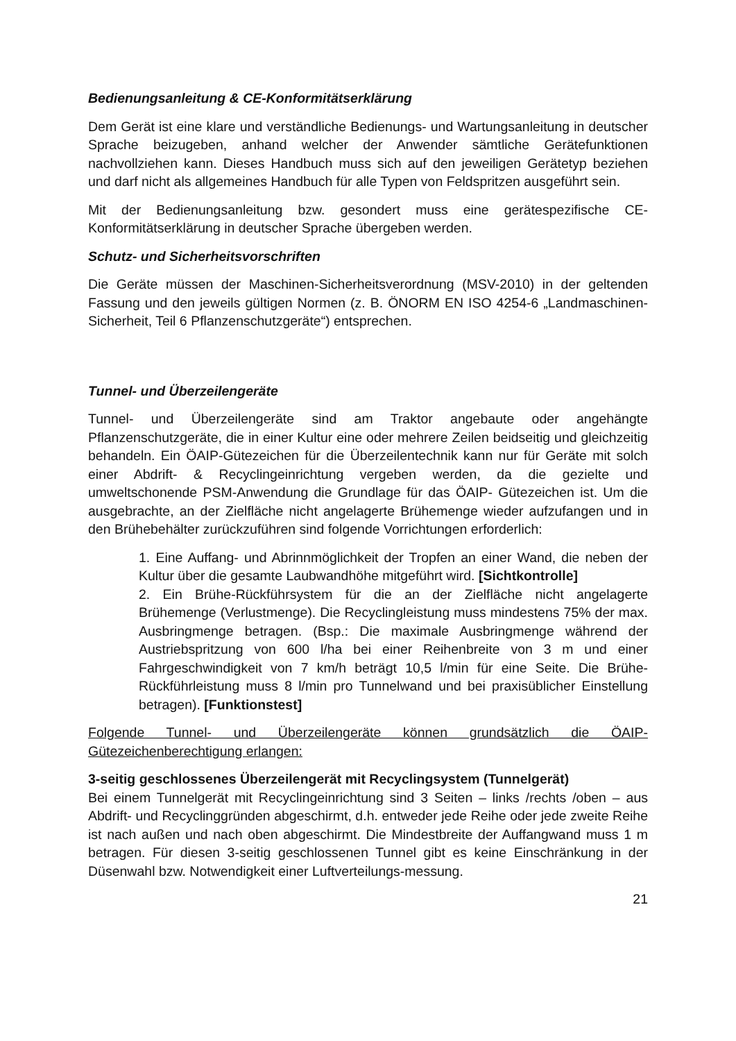Bedienungsanleitung & CE-Konformitätserklärung
Dem Gerät ist eine klare und verständliche Bedienungs- und Wartungsanleitung in deutscher Sprache beizugeben, anhand welcher der Anwender sämtliche Gerätefunktionen nachvollziehen kann. Dieses Handbuch muss sich auf den jeweiligen Gerätetyp beziehen und darf nicht als allgemeines Handbuch für alle Typen von Feldspritzen ausgeführt sein.
Mit der Bedienungsanleitung bzw. gesondert muss eine gerätespezifische CE-Konformitätserklärung in deutscher Sprache übergeben werden.
Schutz- und Sicherheitsvorschriften
Die Geräte müssen der Maschinen-Sicherheitsverordnung (MSV-2010) in der geltenden Fassung und den jeweils gültigen Normen (z. B. ÖNORM EN ISO 4254-6 „Landmaschinen-Sicherheit, Teil 6 Pflanzenschutzgeräte“) entsprechen.
Tunnel- und Überzeilengeräte
Tunnel- und Überzeilengeräte sind am Traktor angebaute oder angehängte Pflanzenschutzgeräte, die in einer Kultur eine oder mehrere Zeilen beidseitig und gleichzeitig behandeln. Ein ÖAIP-Gütezeichen für die Überzeilentechnik kann nur für Geräte mit solch einer Abdrift- & Recyclingeinrichtung vergeben werden, da die gezielte und umweltschonende PSM-Anwendung die Grundlage für das ÖAIP- Gütezeichen ist. Um die ausgebrachte, an der Zielfläche nicht angelagerte Brühemenge wieder aufzufangen und in den Brühebehälter zurückzuführen sind folgende Vorrichtungen erforderlich:
1. Eine Auffang- und Abrinnmöglichkeit der Tropfen an einer Wand, die neben der Kultur über die gesamte Laubwandhöhe mitgeführt wird. [Sichtkontrolle]
2. Ein Brühe-Rückführsystem für die an der Zielfläche nicht angelagerte Brühemenge (Verlustmenge). Die Recyclingleistung muss mindestens 75% der max. Ausbringmenge betragen. (Bsp.: Die maximale Ausbringmenge während der Austriebspritzung von 600 l/ha bei einer Reihenbreite von 3 m und einer Fahrgeschwindigkeit von 7 km/h beträgt 10,5 l/min für eine Seite. Die Brühe-Rückführleistung muss 8 l/min pro Tunnelwand und bei praxisüblicher Einstellung betragen). [Funktionstest]
Folgende Tunnel- und Überzeilengeräte können grundsätzlich die ÖAIP- Gütezeichenberechtigung erlangen:
3-seitig geschlossenes Überzeilengerät mit Recyclingsystem (Tunnelgerät)
Bei einem Tunnelgerät mit Recyclingeinrichtung sind 3 Seiten – links /rechts /oben – aus Abdrift- und Recyclinggründen abgeschirmt, d.h. entweder jede Reihe oder jede zweite Reihe ist nach außen und nach oben abgeschirmt. Die Mindestbreite der Auffangwand muss 1 m betragen. Für diesen 3-seitig geschlossenen Tunnel gibt es keine Einschränkung in der Düsenwahl bzw. Notwendigkeit einer Luftverteilungs-messung.
21